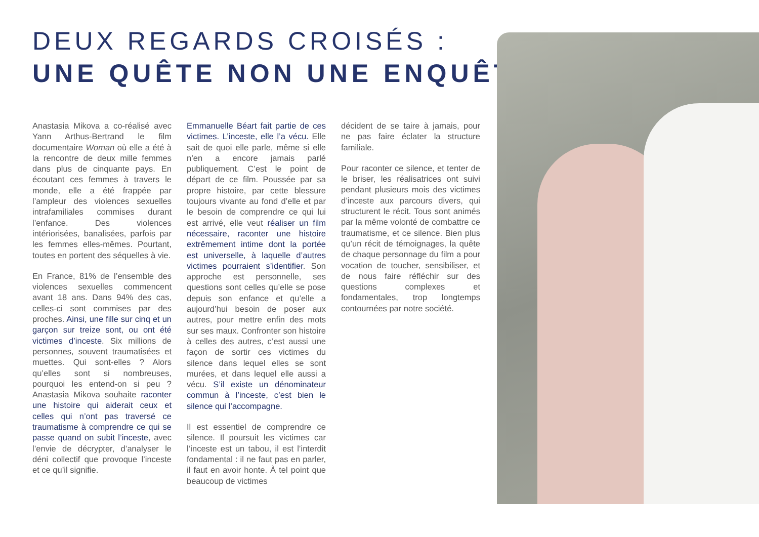DEUX REGARDS CROISÉS :
UNE QUÊTE NON UNE ENQUÊTE
Anastasia Mikova a co-réalisé avec Yann Arthus-Bertrand le film documentaire Woman où elle a été à la rencontre de deux mille femmes dans plus de cinquante pays. En écoutant ces femmes à travers le monde, elle a été frappée par l’ampleur des violences sexuelles intrafamiliales commises durant l’enfance. Des violences intériorisées, banalisées, parfois par les femmes elles-mêmes. Pourtant, toutes en portent des séquelles à vie.
En France, 81% de l’ensemble des violences sexuelles commencent avant 18 ans. Dans 94% des cas, celles-ci sont commises par des proches. Ainsi, une fille sur cinq et un garçon sur treize sont, ou ont été victimes d’inceste. Six millions de personnes, souvent traumatisées et muettes. Qui sont-elles ? Alors qu’elles sont si nombreuses, pourquoi les entend-on si peu ? Anastasia Mikova souhaite raconter une histoire qui aiderait ceux et celles qui n’ont pas traversé ce traumatisme à comprendre ce qui se passe quand on subit l’inceste, avec l’envie de décrypter, d’analyser le déni collectif que provoque l’inceste et ce qu’il signifie.
Emmanuelle Béart fait partie de ces victimes. L’inceste, elle l’a vécu. Elle sait de quoi elle parle, même si elle n’en a encore jamais parlé publiquement. C’est le point de départ de ce film. Poussée par sa propre histoire, par cette blessure toujours vivante au fond d’elle et par le besoin de comprendre ce qui lui est arrivé, elle veut réaliser un film nécessaire, raconter une histoire extrêmement intime dont la portée est universelle, à laquelle d’autres victimes pourraient s’identifier. Son approche est personnelle, ses questions sont celles qu’elle se pose depuis son enfance et qu’elle a aujourd’hui besoin de poser aux autres, pour mettre enfin des mots sur ses maux. Confronter son histoire à celles des autres, c’est aussi une façon de sortir ces victimes du silence dans lequel elles se sont murées, et dans lequel elle aussi a vécu. S’il existe un dénominateur commun à l’inceste, c’est bien le silence qui l’accompagne.
Il est essentiel de comprendre ce silence. Il poursuit les victimes car l’inceste est un tabou, il est l’interdit fondamental : il ne faut pas en parler, il faut en avoir honte. À tel point que beaucoup de victimes
décident de se taire à jamais, pour ne pas faire éclater la structure familiale.
Pour raconter ce silence, et tenter de le briser, les réalisatrices ont suivi pendant plusieurs mois des victimes d’inceste aux parcours divers, qui structurent le récit. Tous sont animés par la même volonté de combattre ce traumatisme, et ce silence. Bien plus qu’un récit de témoignages, la quête de chaque personnage du film a pour vocation de toucher, sensibiliser, et de nous faire réfléchir sur des questions complexes et fondamentales, trop longtemps contournées par notre société.